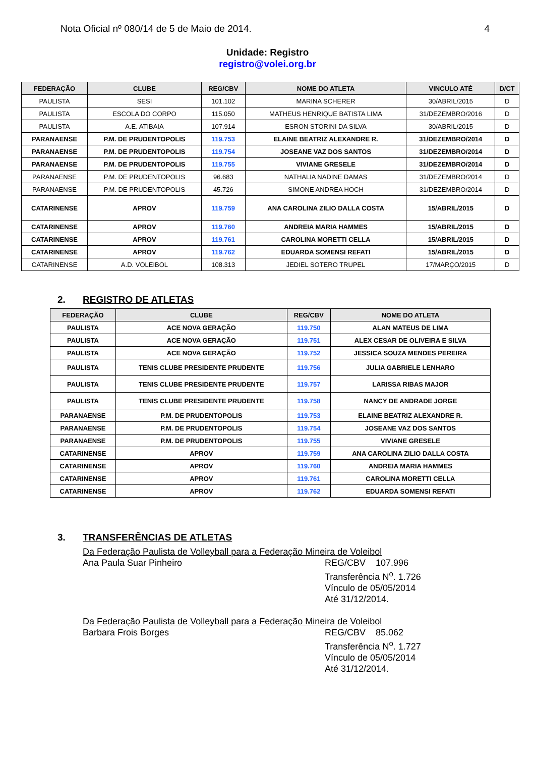Nota Oficial nº 080/14 de 5 de Maio de 2014. 4
Unidade: Registro
registro@volei.org.br
| FEDERAÇÃO | CLUBE | REG/CBV | NOME DO ATLETA | VINCULO ATÉ | D/CT |
| --- | --- | --- | --- | --- | --- |
| PAULISTA | SESI | 101.102 | MARINA SCHERER | 30/ABRIL/2015 | D |
| PAULISTA | ESCOLA DO CORPO | 115.050 | MATHEUS HENRIQUE BATISTA LIMA | 31/DEZEMBRO/2016 | D |
| PAULISTA | A.E. ATIBAIA | 107.914 | ESRON STORINI DA SILVA | 30/ABRIL/2015 | D |
| PARANAENSE | P.M. DE PRUDENTOPOLIS | 119.753 | ELAINE BEATRIZ ALEXANDRE R. | 31/DEZEMBRO/2014 | D |
| PARANAENSE | P.M. DE PRUDENTOPOLIS | 119.754 | JOSEANE VAZ DOS SANTOS | 31/DEZEMBRO/2014 | D |
| PARANAENSE | P.M. DE PRUDENTOPOLIS | 119.755 | VIVIANE GRESELE | 31/DEZEMBRO/2014 | D |
| PARANAENSE | P.M. DE PRUDENTOPOLIS | 96.683 | NATHALIA NADINE DAMAS | 31/DEZEMBRO/2014 | D |
| PARANAENSE | P.M. DE PRUDENTOPOLIS | 45.726 | SIMONE ANDREA HOCH | 31/DEZEMBRO/2014 | D |
| CATARINENSE | APROV | 119.759 | ANA CAROLINA ZILIO DALLA COSTA | 15/ABRIL/2015 | D |
| CATARINENSE | APROV | 119.760 | ANDREIA MARIA HAMMES | 15/ABRIL/2015 | D |
| CATARINENSE | APROV | 119.761 | CAROLINA MORETTI CELLA | 15/ABRIL/2015 | D |
| CATARINENSE | APROV | 119.762 | EDUARDA SOMENSI REFATI | 15/ABRIL/2015 | D |
| CATARINENSE | A.D. VOLEIBOL | 108.313 | JEDIEL SOTERO TRUPEL | 17/MARÇO/2015 | D |
2. REGISTRO DE ATLETAS
| FEDERAÇÃO | CLUBE | REG/CBV | NOME DO ATLETA |
| --- | --- | --- | --- |
| PAULISTA | ACE NOVA GERAÇÃO | 119.750 | ALAN MATEUS DE LIMA |
| PAULISTA | ACE NOVA GERAÇÃO | 119.751 | ALEX CESAR DE OLIVEIRA E SILVA |
| PAULISTA | ACE NOVA GERAÇÃO | 119.752 | JESSICA SOUZA MENDES PEREIRA |
| PAULISTA | TENIS CLUBE PRESIDENTE PRUDENTE | 119.756 | JULIA GABRIELE LENHARO |
| PAULISTA | TENIS CLUBE PRESIDENTE PRUDENTE | 119.757 | LARISSA RIBAS MAJOR |
| PAULISTA | TENIS CLUBE PRESIDENTE PRUDENTE | 119.758 | NANCY DE ANDRADE JORGE |
| PARANAENSE | P.M. DE PRUDENTOPOLIS | 119.753 | ELAINE BEATRIZ ALEXANDRE R. |
| PARANAENSE | P.M. DE PRUDENTOPOLIS | 119.754 | JOSEANE VAZ DOS SANTOS |
| PARANAENSE | P.M. DE PRUDENTOPOLIS | 119.755 | VIVIANE GRESELE |
| CATARINENSE | APROV | 119.759 | ANA CAROLINA ZILIO DALLA COSTA |
| CATARINENSE | APROV | 119.760 | ANDREIA MARIA HAMMES |
| CATARINENSE | APROV | 119.761 | CAROLINA MORETTI CELLA |
| CATARINENSE | APROV | 119.762 | EDUARDA SOMENSI REFATI |
3. TRANSFERÊNCIAS DE ATLETAS
Da Federação Paulista de Volleyball para a Federação Mineira de Voleibol
Ana Paula Suar Pinheiro REG/CBV 107.996
Transferência N<sup>o</sup>. 1.726
Vínculo de 05/05/2014
Até 31/12/2014.
Da Federação Paulista de Volleyball para a Federação Mineira de Voleibol
Barbara Frois Borges REG/CBV 85.062
Transferência N<sup>o</sup>. 1.727
Vínculo de 05/05/2014
Até 31/12/2014.